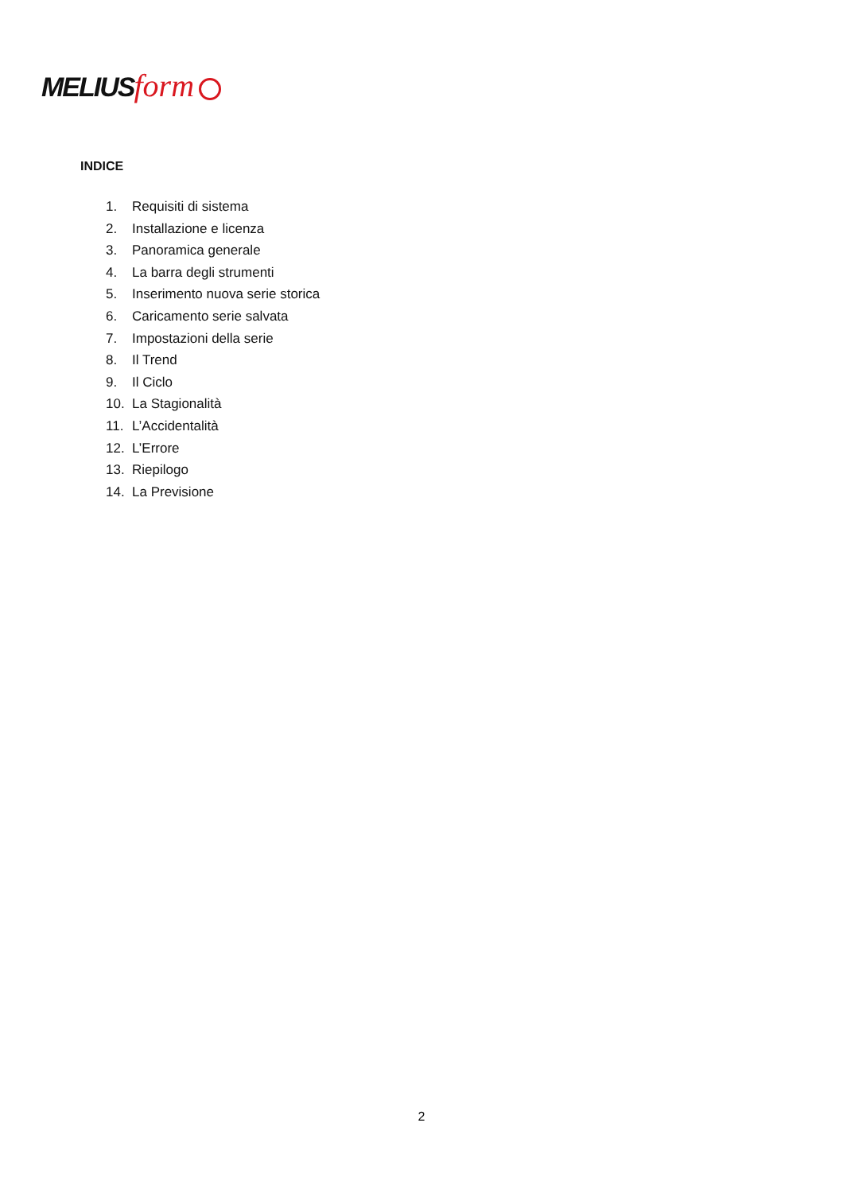MELIUS form
INDICE
1. Requisiti di sistema
2. Installazione e licenza
3. Panoramica generale
4. La barra degli strumenti
5. Inserimento nuova serie storica
6. Caricamento serie salvata
7. Impostazioni della serie
8. Il Trend
9. Il Ciclo
10. La Stagionalità
11. L’Accidentalità
12. L’Errore
13. Riepilogo
14. La Previsione
2